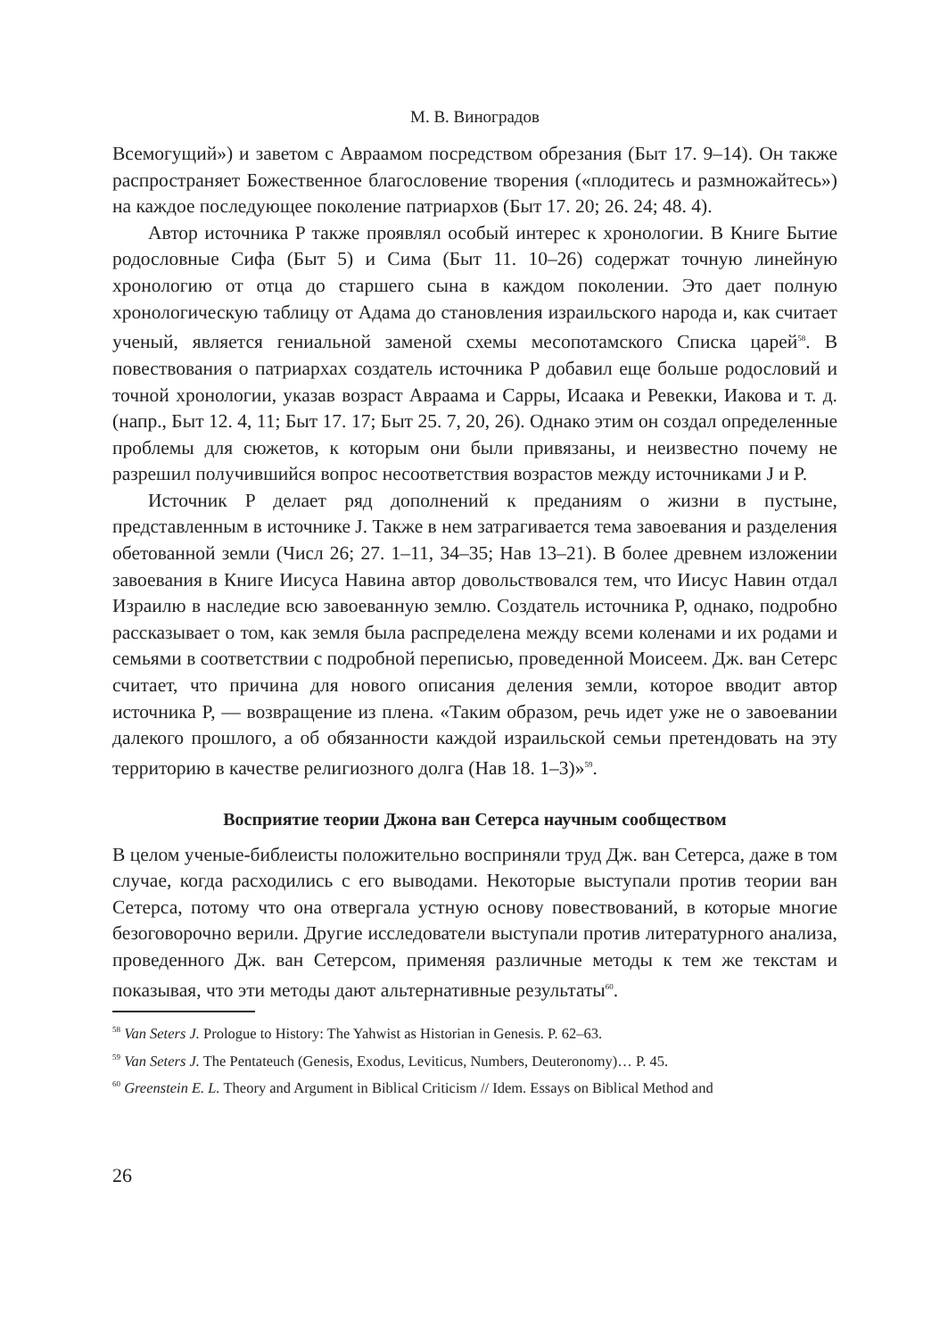М. В. Виноградов
Всемогущий») и заветом с Авраамом посредством обрезания (Быт 17. 9–14). Он также распространяет Божественное благословение творения («плодитесь и размножайтесь») на каждое последующее поколение патриархов (Быт 17. 20; 26. 24; 48. 4).
Автор источника P также проявлял особый интерес к хронологии. В Книге Бытие родословные Сифа (Быт 5) и Сима (Быт 11. 10–26) содержат точную линейную хронологию от отца до старшего сына в каждом поколении. Это дает полную хронологическую таблицу от Адама до становления израильского народа и, как считает ученый, является гениальной заменой схемы месопотамского Списка царей<sup>58</sup>. В повествования о патриархах создатель источника P добавил еще больше родословий и точной хронологии, указав возраст Авраама и Сарры, Исаака и Ревекки, Иакова и т. д. (напр., Быт 12. 4, 11; Быт 17. 17; Быт 25. 7, 20, 26). Однако этим он создал определенные проблемы для сюжетов, к которым они были привязаны, и неизвестно почему не разрешил получившийся вопрос несоответствия возрастов между источниками J и P.
Источник P делает ряд дополнений к преданиям о жизни в пустыне, представленным в источнике J. Также в нем затрагивается тема завоевания и разделения обетованной земли (Числ 26; 27. 1–11, 34–35; Нав 13–21). В более древнем изложении завоевания в Книге Иисуса Навина автор довольствовался тем, что Иисус Навин отдал Израилю в наследие всю завоеванную землю. Создатель источника P, однако, подробно рассказывает о том, как земля была распределена между всеми коленами и их родами и семьями в соответствии с подробной переписью, проведенной Моисеем. Дж. ван Сетерс считает, что причина для нового описания деления земли, которое вводит автор источника P, — возвращение из плена. «Таким образом, речь идет уже не о завоевании далекого прошлого, а об обязанности каждой израильской семьи претендовать на эту территорию в качестве религиозного долга (Нав 18. 1–3)»<sup>59</sup>.
Восприятие теории Джона ван Сетерса научным сообществом
В целом ученые-библеисты положительно восприняли труд Дж. ван Сетерса, даже в том случае, когда расходились с его выводами. Некоторые выступали против теории ван Сетерса, потому что она отвергала устную основу повествований, в которые многие безоговорочно верили. Другие исследователи выступали против литературного анализа, проведенного Дж. ван Сетерсом, применяя различные методы к тем же текстам и показывая, что эти методы дают альтернативные результаты<sup>60</sup>.
<sup>58</sup> Van Seters J. Prologue to History: The Yahwist as Historian in Genesis. P. 62–63.
<sup>59</sup> Van Seters J. The Pentateuch (Genesis, Exodus, Leviticus, Numbers, Deuteronomy)… P. 45.
<sup>60</sup> Greenstein E. L. Theory and Argument in Biblical Criticism // Idem. Essays on Biblical Method and
26